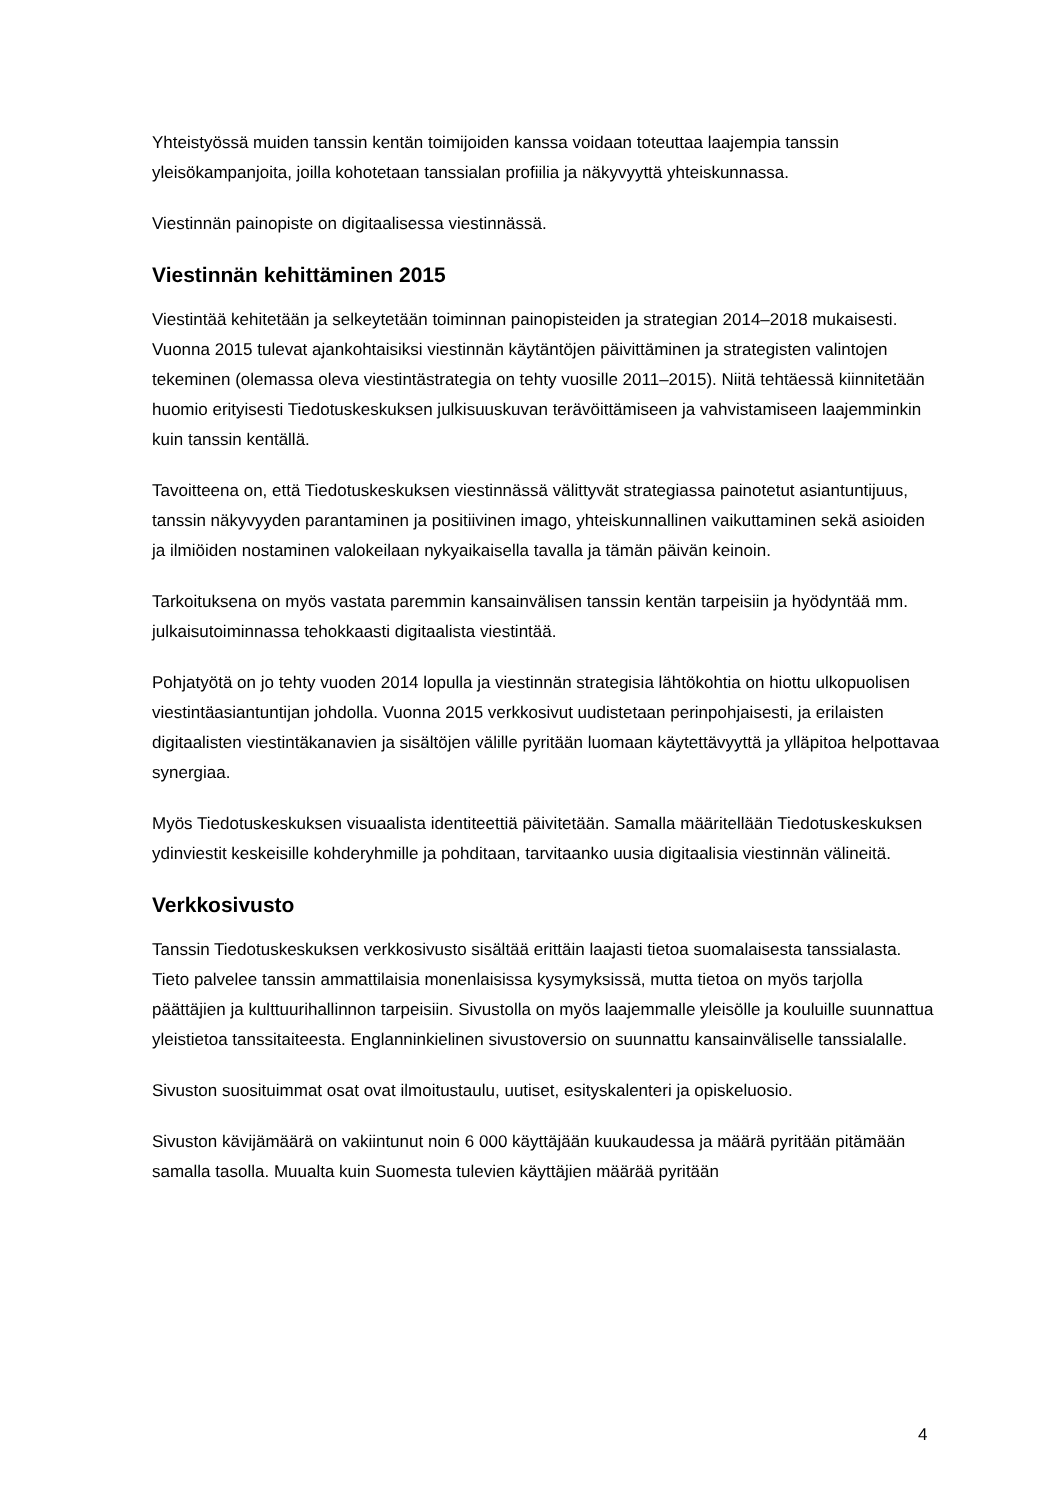Yhteistyössä muiden tanssin kentän toimijoiden kanssa voidaan toteuttaa laajempia tanssin yleisökampanjoita, joilla kohotetaan tanssialan profiilia ja näkyvyyttä yhteiskunnassa.
Viestinnän painopiste on digitaalisessa viestinnässä.
Viestinnän kehittäminen 2015
Viestintää kehitetään ja selkeytetään toiminnan painopisteiden ja strategian 2014–2018 mukaisesti. Vuonna 2015 tulevat ajankohtaisiksi viestinnän käytäntöjen päivittäminen ja strategisten valintojen tekeminen (olemassa oleva viestintästrategia on tehty vuosille 2011–2015). Niitä tehtäessä kiinnitetään huomio erityisesti Tiedotuskeskuksen julkisuuskuvan terävöittämiseen ja vahvistamiseen laajemminkin kuin tanssin kentällä.
Tavoitteena on, että Tiedotuskeskuksen viestinnässä välittyvät strategiassa painotetut asiantuntijuus, tanssin näkyvyyden parantaminen ja positiivinen imago, yhteiskunnallinen vaikuttaminen sekä asioiden ja ilmiöiden nostaminen valokeilaan nykyaikaisella tavalla ja tämän päivän keinoin.
Tarkoituksena on myös vastata paremmin kansainvälisen tanssin kentän tarpeisiin ja hyödyntää mm. julkaisutoiminnassa tehokkaasti digitaalista viestintää.
Pohjatyötä on jo tehty vuoden 2014 lopulla ja viestinnän strategisia lähtökohtia on hiottu ulkopuolisen viestintäasiantuntijan johdolla. Vuonna 2015 verkkosivut uudistetaan perinpohjaisesti, ja erilaisten digitaalisten viestintäkanavien ja sisältöjen välille pyritään luomaan käytettävyyttä ja ylläpitoa helpottavaa synergiaa.
Myös Tiedotuskeskuksen visuaalista identiteettiä päivitetään. Samalla määritellään Tiedotuskeskuksen ydinviestit keskeisille kohderyhmille ja pohditaan, tarvitaanko uusia digitaalisia viestinnän välineitä.
Verkkosivusto
Tanssin Tiedotuskeskuksen verkkosivusto sisältää erittäin laajasti tietoa suomalaisesta tanssialasta. Tieto palvelee tanssin ammattilaisia monenlaisissa kysymyksissä, mutta tietoa on myös tarjolla päättäjien ja kulttuurihallinnon tarpeisiin. Sivustolla on myös laajemmalle yleisölle ja kouluille suunnattua yleistietoa tanssitaiteesta. Englanninkielinen sivustoversio on suunnattu kansainväliselle tanssialalle.
Sivuston suosituimmat osat ovat ilmoitustaulu, uutiset, esityskalenteri ja opiskeluosio.
Sivuston kävijämäärä on vakiintunut noin 6 000 käyttäjään kuukaudessa ja määrä pyritään pitämään samalla tasolla. Muualta kuin Suomesta tulevien käyttäjien määrää pyritään
4